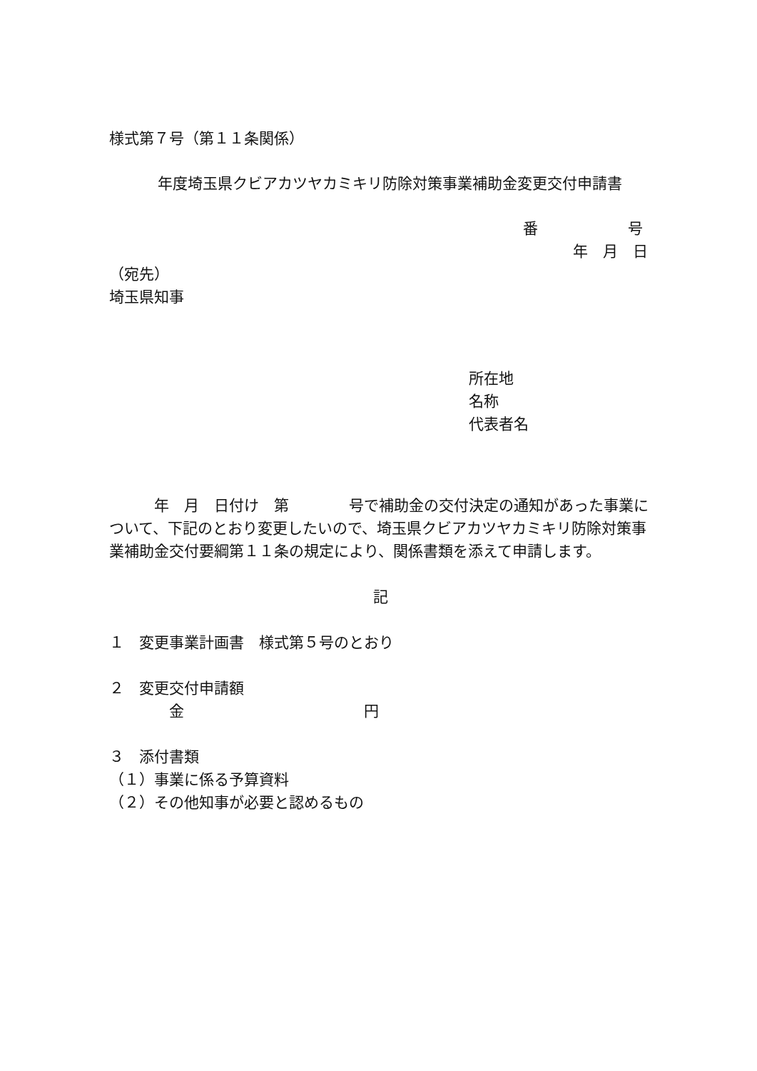様式第７号（第１１条関係）
年度埼玉県クビアカツヤカミキリ防除対策事業補助金変更交付申請書
番　　　　　　号
年　月　日
（宛先）
埼玉県知事
所在地
名称
代表者名
　　　年　月　日付け　第　　　　号で補助金の交付決定の通知があった事業について、下記のとおり変更したいので、埼玉県クビアカツヤカミキリ防除対策事業補助金交付要綱第１１条の規定により、関係書類を添えて申請します。
記
１　変更事業計画書　様式第５号のとおり
２　変更交付申請額
　　　　金　　　　　　　　　　　　円
３　添付書類
（１）事業に係る予算資料
（２）その他知事が必要と認めるもの